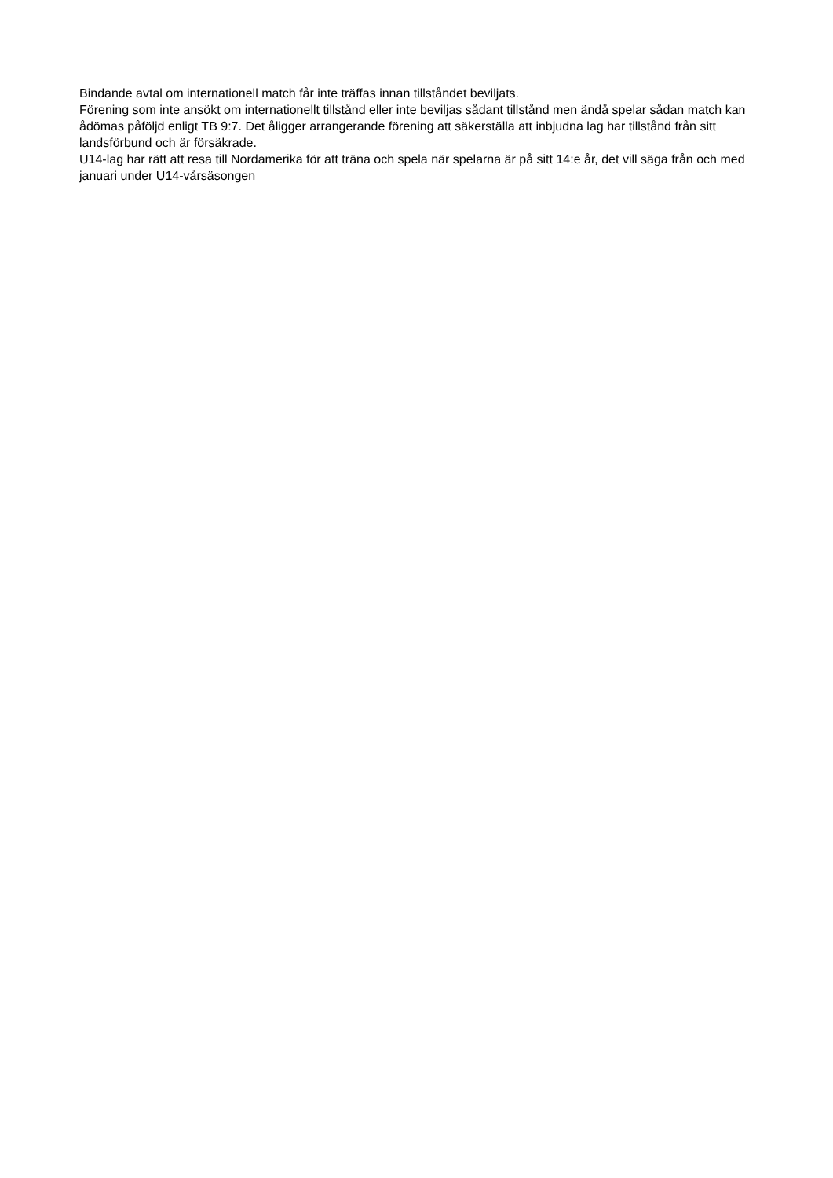Bindande avtal om internationell match får inte träffas innan tillståndet beviljats.
Förening som inte ansökt om internationellt tillstånd eller inte beviljas sådant tillstånd men ändå spelar sådan match kan ådömas påföljd enligt TB 9:7. Det åligger arrangerande förening att säkerställa att inbjudna lag har tillstånd från sitt landsförbund och är försäkrade.
U14-lag har rätt att resa till Nordamerika för att träna och spela när spelarna är på sitt 14:e år, det vill säga från och med januari under U14-vårsäsongen